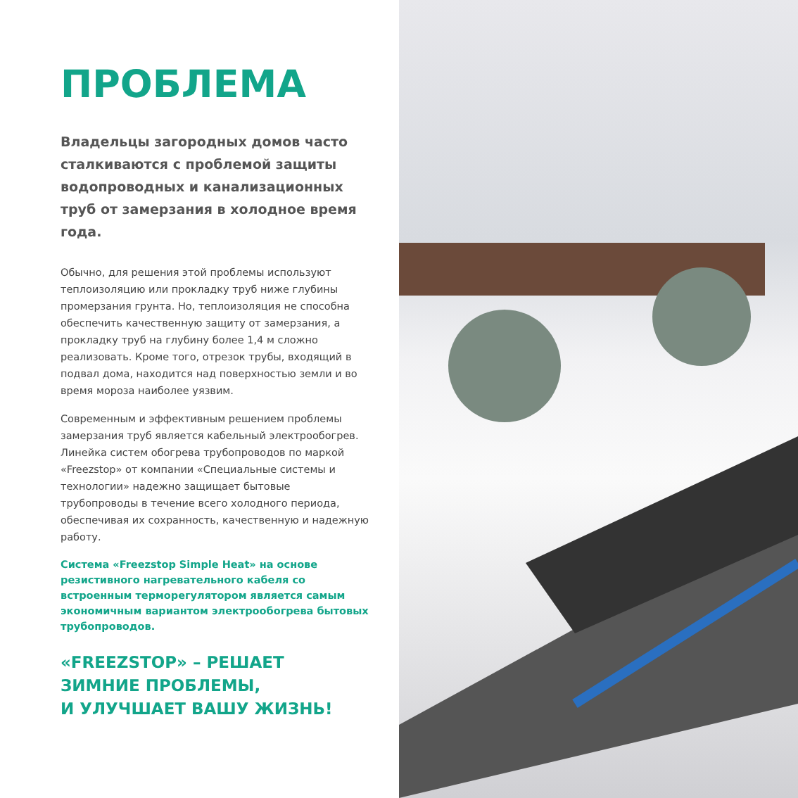ПРОБЛЕМА
Владельцы загородных домов часто сталкиваются с проблемой защиты водопроводных и канализационных труб от замерзания в холодное время года.
Обычно, для решения этой проблемы используют теплоизоляцию или прокладку труб ниже глубины промерзания грунта. Но, теплоизоляция не способна обеспечить качественную защиту от замерзания, а прокладку труб на глубину более 1,4 м сложно реализовать. Кроме того, отрезок трубы, входящий в подвал дома, находится над поверхностью земли и во время мороза наиболее уязвим.
Современным и эффективным решением проблемы замерзания труб является кабельный электрообогрев.
Линейка систем обогрева трубопроводов по маркой «Freezstop» от компании «Специальные системы и технологии» надежно защищает бытовые трубопроводы в течение всего холодного периода, обеспечивая их сохранность, качественную и надежную работу.
Система «Freezstop Simple Heat» на основе резистивного нагревательного кабеля со встроенным терморегулятором является самым экономичным вариантом электрообогрева бытовых трубопроводов.
«FREEZSTOP» – РЕШАЕТ
ЗИМНИЕ ПРОБЛЕМЫ,
И УЛУЧШАЕТ ВАШУ ЖИЗНЬ!